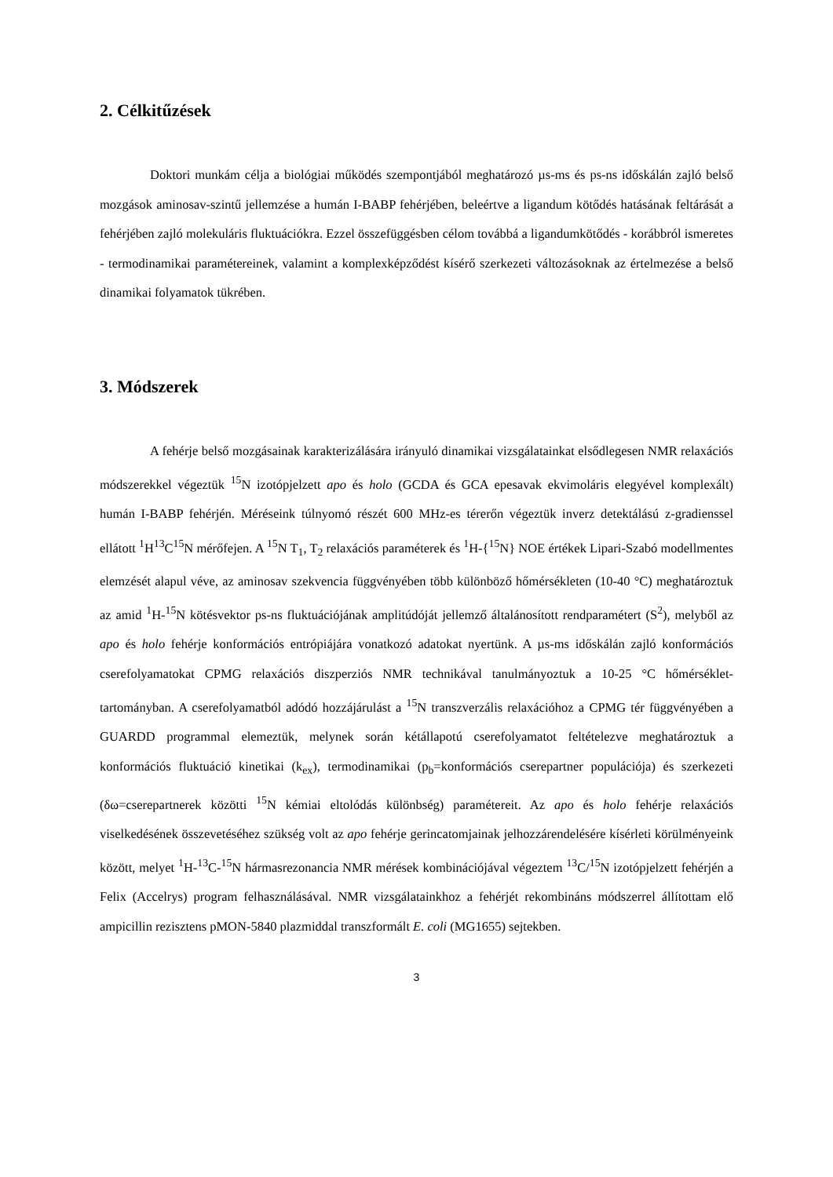2. Célkitűzések
Doktori munkám célja a biológiai működés szempontjából meghatározó µs-ms és ps-ns időskálán zajló belső mozgások aminosav-szintű jellemzése a humán I-BABP fehérjében, beleértve a ligandum kötődés hatásának feltárását a fehérjében zajló molekuláris fluktuációkra. Ezzel összefüggésben célom továbbá a ligandumkötődés - korábbról ismeretes - termodinamikai paramétereinek, valamint a komplexképződést kísérő szerkezeti változásoknak az értelmezése a belső dinamikai folyamatok tükrében.
3. Módszerek
A fehérje belső mozgásainak karakterizálására irányuló dinamikai vizsgálatainkat elsődlegesen NMR relaxációs módszerekkel végeztük <sup>15</sup>N izotópjelzett apo és holo (GCDA és GCA epesavak ekvimoláris elegyével komplexált) humán I-BABP fehérjén. Méréseink túlnyomó részét 600 MHz-es térerőn végeztük inverz detektálású z-gradienssel ellátott <sup>1</sup>H<sup>13</sup>C<sup>15</sup>N mérőfejen. A <sup>15</sup>N T<sub>1</sub>, T<sub>2</sub> relaxációs paraméterek és <sup>1</sup>H-{<sup>15</sup>N} NOE értékek Lipari-Szabó modellmentes elemzését alapul véve, az aminosav szekvencia függvényében több különböző hőmérsékleten (10-40 °C) meghatároztuk az amid <sup>1</sup>H-<sup>15</sup>N kötésvektor ps-ns fluktuációjának amplitúdóját jellemző általánosított rendparamétert (S<sup>2</sup>), melyből az apo és holo fehérje konformációs entrópiájára vonatkozó adatokat nyertünk. A µs-ms időskálán zajló konformációs cserefolyamatokat CPMG relaxációs diszperziós NMR technikával tanulmányoztuk a 10-25 °C hőmérséklet-tartományban. A cserefolyamatból adódó hozzájárulást a <sup>15</sup>N transzverzális relaxációhoz a CPMG tér függvényében a GUARDD programmal elemeztük, melynek során kétállapotú cserefolyamatot feltételezve meghatároztuk a konformációs fluktuáció kinetikai (k<sub>ex</sub>), termodinamikai (p<sub>b</sub>=konformációs cserepartner populációja) és szerkezeti (δω=cserepartnerek közötti <sup>15</sup>N kémiai eltolódás különbség) paramétereit. Az apo és holo fehérje relaxációs viselkedésének összevetéséhez szükség volt az apo fehérje gerincatomjainak jelhozzárendelésére kísérleti körülményeink között, melyet <sup>1</sup>H-<sup>13</sup>C-<sup>15</sup>N hármasrezonancia NMR mérések kombinációjával végeztem <sup>13</sup>C/<sup>15</sup>N izotópjelzett fehérjén a Felix (Accelrys) program felhasználásával. NMR vizsgálatainkhoz a fehérjét rekombináns módszerrel állítottam elő ampicillin rezisztens pMON-5840 plazmiddal transzformált E. coli (MG1655) sejtekben.
3